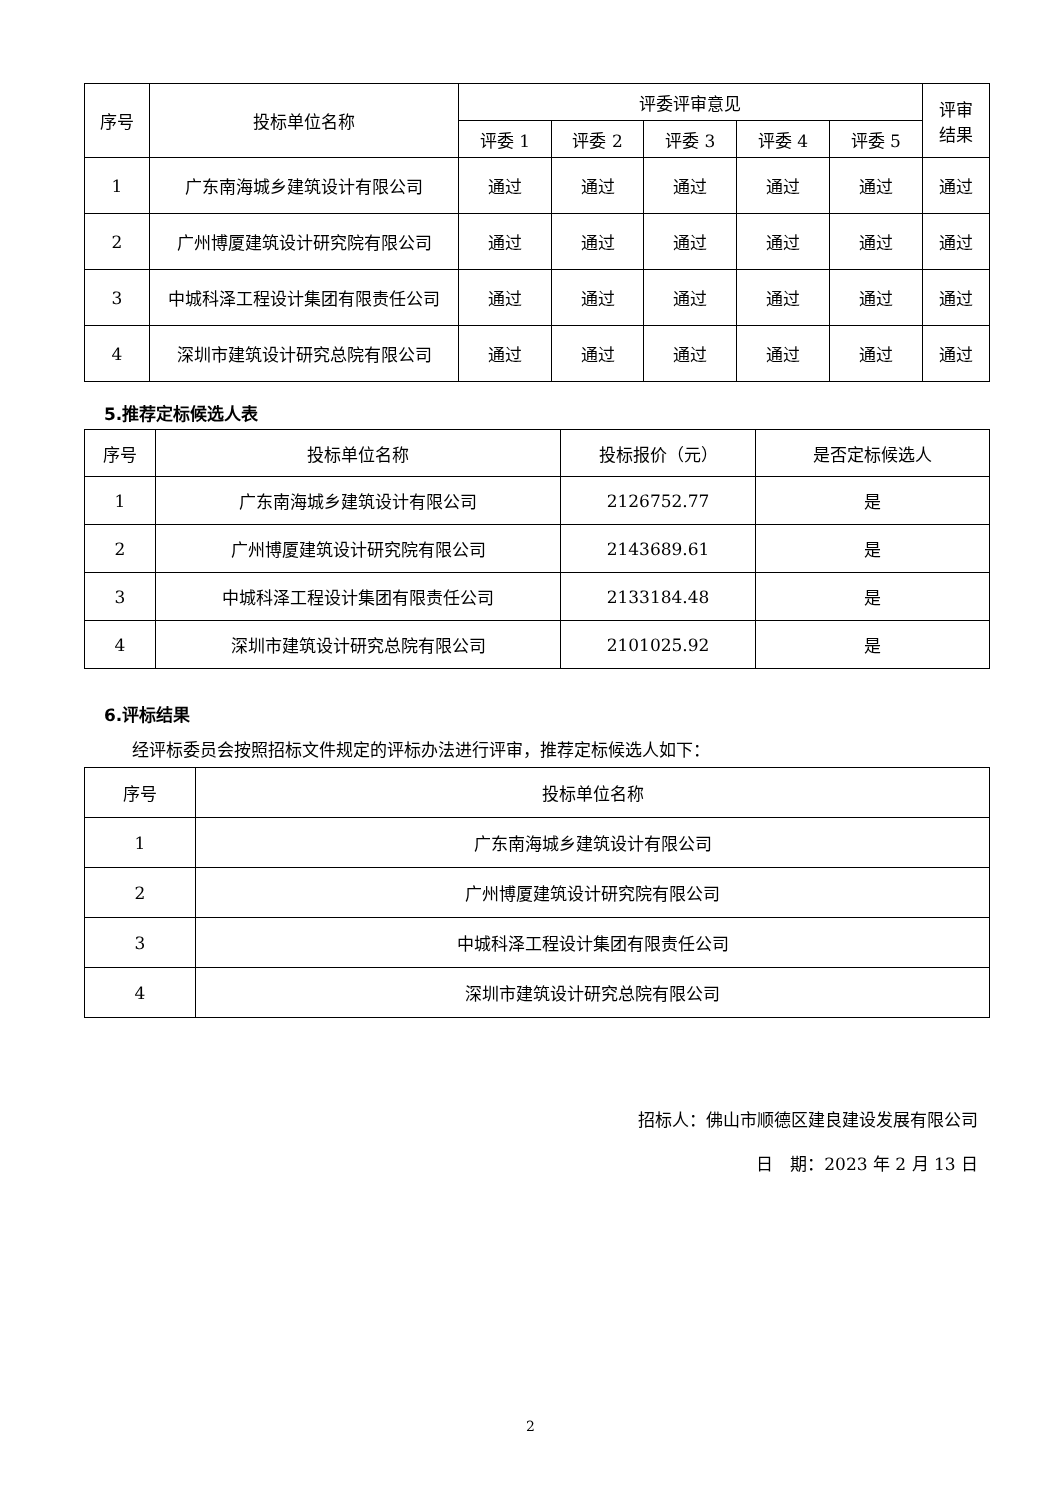| 序号 | 投标单位名称 | 评委评审意见 | | | | | 评审 结果 |
| --- | --- | --- | --- | --- | --- | --- | --- |
| | | 评委 1 | 评委 2 | 评委 3 | 评委 4 | 评委 5 | |
| 1 | 广东南海城乡建筑设计有限公司 | 通过 | 通过 | 通过 | 通过 | 通过 | 通过 |
| 2 | 广州博厦建筑设计研究院有限公司 | 通过 | 通过 | 通过 | 通过 | 通过 | 通过 |
| 3 | 中城科泽工程设计集团有限责任公司 | 通过 | 通过 | 通过 | 通过 | 通过 | 通过 |
| 4 | 深圳市建筑设计研究总院有限公司 | 通过 | 通过 | 通过 | 通过 | 通过 | 通过 |
5.推荐定标候选人表
| 序号 | 投标单位名称 | 投标报价（元） | 是否定标候选人 |
| --- | --- | --- | --- |
| 1 | 广东南海城乡建筑设计有限公司 | 2126752.77 | 是 |
| 2 | 广州博厦建筑设计研究院有限公司 | 2143689.61 | 是 |
| 3 | 中城科泽工程设计集团有限责任公司 | 2133184.48 | 是 |
| 4 | 深圳市建筑设计研究总院有限公司 | 2101025.92 | 是 |
6.评标结果
经评标委员会按照招标文件规定的评标办法进行评审，推荐定标候选人如下：
| 序号 | 投标单位名称 |
| --- | --- |
| 1 | 广东南海城乡建筑设计有限公司 |
| 2 | 广州博厦建筑设计研究院有限公司 |
| 3 | 中城科泽工程设计集团有限责任公司 |
| 4 | 深圳市建筑设计研究总院有限公司 |
招标人：佛山市顺德区建良建设发展有限公司
日　期：2023 年 2 月 13 日
2